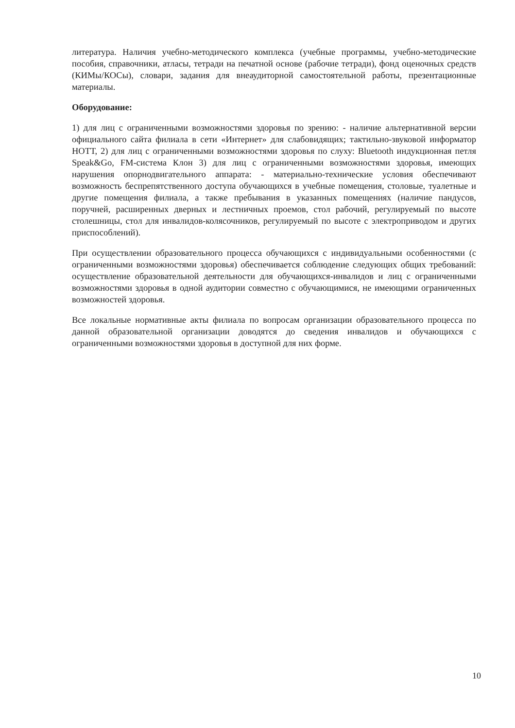литература. Наличия учебно-методического комплекса (учебные программы, учебно-методические пособия, справочники, атласы, тетради на печатной основе (рабочие тетради), фонд оценочных средств (КИМы/КОСы), словари, задания для внеаудиторной самостоятельной работы, презентационные материалы.
Оборудование:
1) для лиц с ограниченными возможностями здоровья по зрению: - наличие альтернативной версии официального сайта филиала в сети «Интернет» для слабовидящих; тактильно-звуковой информатор НОТТ, 2) для лиц с ограниченными возможностями здоровья по слуху: Bluetooth индукционная петля Speak&Go, FM-система Клон 3) для лиц с ограниченными возможностями здоровья, имеющих нарушения опорнодвигательного аппарата: - материально-технические условия обеспечивают возможность беспрепятственного доступа обучающихся в учебные помещения, столовые, туалетные и другие помещения филиала, а также пребывания в указанных помещениях (наличие пандусов, поручней, расширенных дверных и лестничных проемов, стол рабочий, регулируемый по высоте столешницы, стол для инвалидов-колясочников, регулируемый по высоте с электроприводом и других приспособлений).
При осуществлении образовательного процесса обучающихся с индивидуальными особенностями (с ограниченными возможностями здоровья) обеспечивается соблюдение следующих общих требований: осуществление образовательной деятельности для обучающихся-инвалидов и лиц с ограниченными возможностями здоровья в одной аудитории совместно с обучающимися, не имеющими ограниченных возможностей здоровья.
Все локальные нормативные акты филиала по вопросам организации образовательного процесса по данной образовательной организации доводятся до сведения инвалидов и обучающихся с ограниченными возможностями здоровья в доступной для них форме.
10